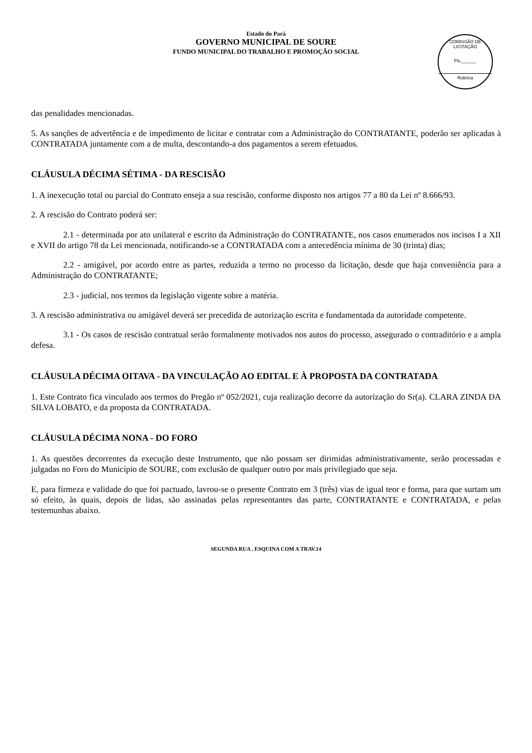Estado do Pará
GOVERNO MUNICIPAL DE SOURE
FUNDO MUNICIPAL DO TRABALHO E PROMOÇÃO SOCIAL
COMISSÃO DE LICITAÇÃO
Fls.______
Rubrica
das penalidades mencionadas.
5. As sanções de advertência e de impedimento de licitar e contratar com a Administração do CONTRATANTE, poderão ser aplicadas à CONTRATADA juntamente com a de multa, descontando-a dos pagamentos a serem efetuados.
CLÁUSULA DÉCIMA SÉTIMA - DA RESCISÃO
1. A inexecução total ou parcial do Contrato enseja a sua rescisão, conforme disposto nos artigos 77 a 80 da Lei nº 8.666/93.
2. A rescisão do Contrato poderá ser:
2.1 - determinada por ato unilateral e escrito da Administração do CONTRATANTE, nos casos enumerados nos incisos I a XII e XVII do artigo 78 da Lei mencionada, notificando-se a CONTRATADA com a antecedência mínima de 30 (trinta) dias;
2.2 - amigável, por acordo entre as partes, reduzida a termo no processo da licitação, desde que haja conveniência para a Administração do CONTRATANTE;
2.3 - judicial, nos termos da legislação vigente sobre a matéria.
3. A rescisão administrativa ou amigável deverá ser precedida de autorização escrita e fundamentada da autoridade competente.
3.1 - Os casos de rescisão contratual serão formalmente motivados nos autos do processo, assegurado o contraditório e a ampla defesa.
CLÁUSULA DÉCIMA OITAVA - DA VINCULAÇÃO AO EDITAL E À PROPOSTA DA CONTRATADA
1. Este Contrato fica vinculado aos termos do Pregão nº 052/2021, cuja realização decorre da autorização do Sr(a). CLARA ZINDA DA SILVA LOBATO, e da proposta da CONTRATADA.
CLÁUSULA DÉCIMA NONA - DO FORO
1. As questões decorrentes da execução deste Instrumento, que não possam ser dirimidas administrativamente, serão processadas e julgadas no Foro do Município de SOURE, com exclusão de qualquer outro por mais privilegiado que seja.
E, para firmeza e validade do que foi pactuado, lavrou-se o presente Contrato em 3 (três) vias de igual teor e forma, para que surtam um só efeito, às quais, depois de lidas, são assinadas pelas representantes das parte, CONTRATANTE e CONTRATADA, e pelas testemunhas abaixo.
SEGUNDA RUA , ESQUINA COM A TRAV.14